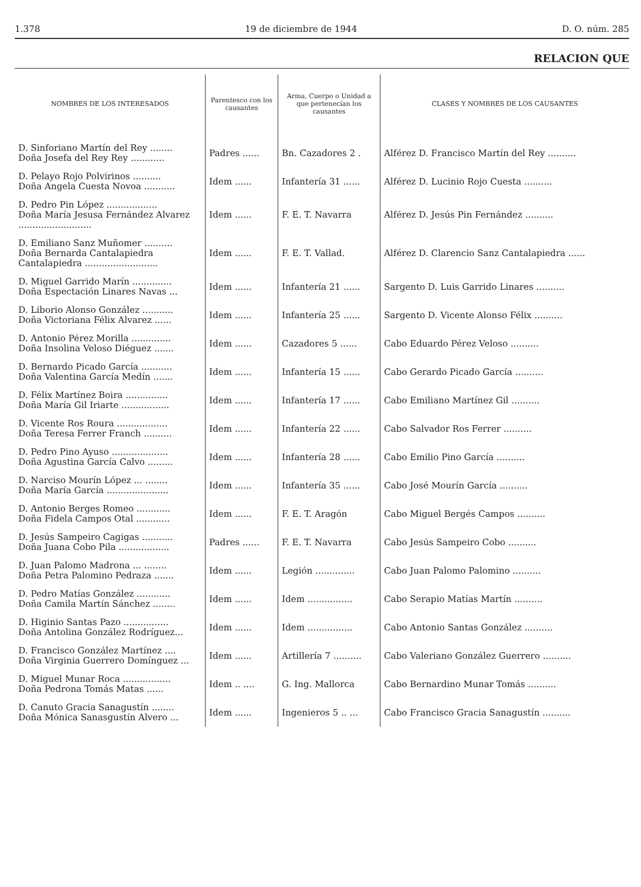1.378 19 de diciembre de 1944 D. O. núm. 285
RELACION QUE
| NOMBRES DE LOS INTERESADOS | Parentesco con los causantes | Arma, Cuerpo o Unidad a que pertenecían los causantes | CLASES Y NOMBRES DE LOS CAUSANTES |
| --- | --- | --- | --- |
| D. Sinforiano Martín del Rey ........ Doña Josefa del Rey Rey ............ | Padres ...... | Bn. Cazadores 2 . | Alférez D. Francisco Martín del Rey .......... |
| D. Pelayo Rojo Polvirinos .......... Doña Angela Cuesta Novoa ........... | Idem ...... | Infantería 31 ...... | Alférez D. Lucinio Rojo Cuesta .......... |
| D. Pedro Pin López .................. Doña María Jesusa Fernández Alvarez .......................... | Idem ...... | F. E. T. Navarra | Alférez D. Jesús Pin Fernández .......... |
| D. Emiliano Sanz Muñomer .......... Doña Bernarda Cantalapiedra Cantalapiedra .......................... | Idem ...... | F. E. T. Vallad. | Alférez D. Clarencio Sanz Cantalapiedra ...... |
| D. Miguel Garrido Marín .............. Doña Espectación Linares Navas ... | Idem ...... | Infantería 21 ...... | Sargento D. Luis Garrido Linares .......... |
| D. Liborio Alonso González ........... Doña Victoriana Félix Alvarez ...... | Idem ...... | Infantería 25 ...... | Sargento D. Vicente Alonso Félix .......... |
| D. Antonio Pérez Morilla .............. Doña Insolina Veloso Diéguez ....... | Idem ...... | Cazadores 5 ...... | Cabo Eduardo Pérez Veloso .......... |
| D. Bernardo Picado García ........... Doña Valentina García Medín ....... | Idem ...... | Infantería 15 ...... | Cabo Gerardo Picado García .......... |
| D. Félix Martínez Boira ............... Doña María Gil Iriarte ................. | Idem ...... | Infantería 17 ...... | Cabo Emiliano Martínez Gil .......... |
| D. Vicente Ros Roura .................. Doña Teresa Ferrer Franch .......... | Idem ...... | Infantería 22 ...... | Cabo Salvador Ros Ferrer .......... |
| D. Pedro Pino Ayuso .................... Doña Agustina García Calvo ......... | Idem ...... | Infantería 28 ...... | Cabo Emilio Pino García .......... |
| D. Narciso Mourín López ... ........ Doña María García ...................... | Idem ...... | Infantería 35 ...... | Cabo José Mourín García .......... |
| D. Antonio Berges Romeo ............ Doña Fidela Campos Otal ............ | Idem ...... | F. E. T. Aragón | Cabo Miguel Bergés Campos .......... |
| D. Jesús Sampeiro Cagigas ........... Doña Juana Cobo Pila .................. | Padres ...... | F. E. T. Navarra | Cabo Jesús Sampeiro Cobo .......... |
| D. Juan Palomo Madrona ... ........ Doña Petra Palomino Pedraza ....... | Idem ...... | Legión .............. | Cabo Juan Palomo Palomino .......... |
| D. Pedro Matías González ............ Doña Camila Martín Sánchez ........ | Idem ...... | Idem ................ | Cabo Serapio Matías Martín .......... |
| D. Higinio Santas Pazo ................ Doña Antolina González Rodríguez... | Idem ...... | Idem ................ | Cabo Antonio Santas González .......... |
| D. Francisco González Martínez .... Doña Virginia Guerrero Domínguez ... | Idem ...... | Artillería 7 .......... | Cabo Valeriano González Guerrero .......... |
| D. Miguel Munar Roca ................. Doña Pedrona Tomás Matas ...... | Idem .. .... | G. Ing. Mallorca | Cabo Bernardino Munar Tomás .......... |
| D. Canuto Gracia Sanagustín ........ Doña Mónica Sanasgustín Alvero ... | Idem ...... | Ingenieros 5 .. ... | Cabo Francisco Gracia Sanagustín .......... |